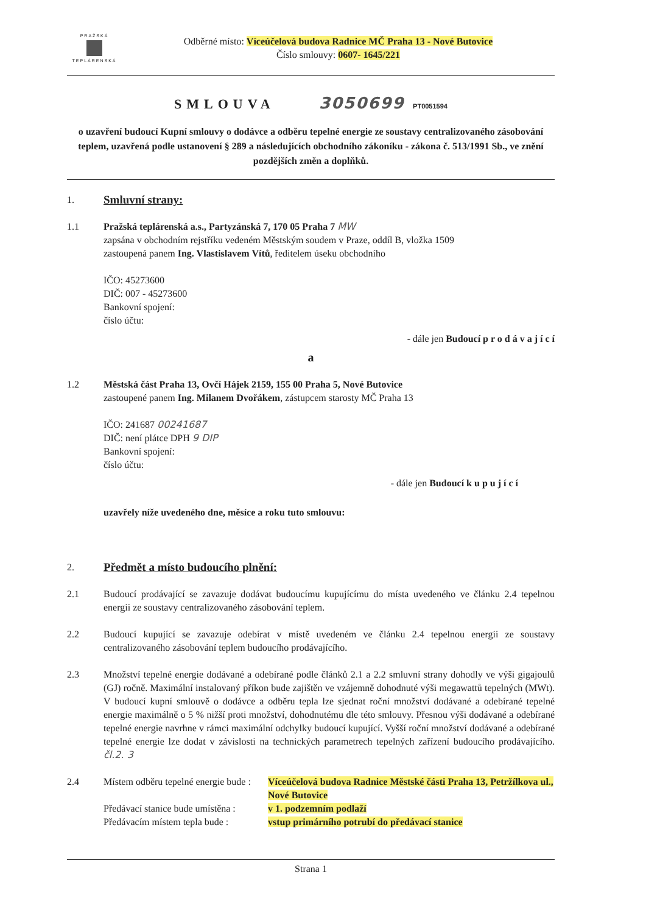PRAŽSKÁ
TEPLÁRENSKÁ
Odběrné místo: Víceúčelová budova Radnice MČ Praha 13 - Nové Butovice
Číslo smlouvy: 0607- 1645/221
SMLOUVA 3050699 PT0051594
o uzavření budoucí Kupní smlouvy o dodávce a odběru tepelné energie ze soustavy centralizovaného zásobování teplem, uzavřená podle ustanovení § 289 a následujících obchodního zákoníku - zákona č. 513/1991 Sb., ve znění pozdějších změn a doplňků.
1.
Smluvní strany:
1.1 Pražská teplárenská a.s., Partyzánská 7, 170 05 Praha 7 MW
zapsána v obchodním rejstříku vedeném Městským soudem v Praze, oddíl B, vložka 1509
zastoupená panem Ing. Vlastislavem Vítů, ředitelem úseku obchodního
IČO: 45273600
DIČ: 007 - 45273600
Bankovní spojení:
číslo účtu:
- dále jen Budoucí p r o d á v a j í c í
a
1.2 Městská část Praha 13, Ovčí Hájek 2159, 155 00 Praha 5, Nové Butovice
zastoupené panem Ing. Milanem Dvořákem, zástupcem starosty MČ Praha 13
IČO: 241687 00241687
DIČ: není plátce DPH 9 DIP
Bankovní spojení:
číslo účtu:
- dále jen Budoucí k u p u j í c í
uzavřely níže uvedeného dne, měsíce a roku tuto smlouvu:
2.
Předmět a místo budoucího plnění:
2.1 Budoucí prodávající se zavazuje dodávat budoucímu kupujícímu do místa uvedeného ve článku 2.4 tepelnou energii ze soustavy centralizovaného zásobování teplem.
2.2 Budoucí kupující se zavazuje odebírat v místě uvedeném ve článku 2.4 tepelnou energii ze soustavy centralizovaného zásobování teplem budoucího prodávajícího.
2.3 Množství tepelné energie dodávané a odebírané podle článků 2.1 a 2.2 smluvní strany dohodly ve výši gigajoulů (GJ) ročně. Maximální instalovaný příkon bude zajištěn ve vzájemně dohodnuté výši megawattů tepelných (MWt). V budoucí kupní smlouvě o dodávce a odběru tepla lze sjednat roční množství dodávané a odebírané tepelné energie maximálně o 5 % nižší proti množství, dohodnutému dle této smlouvy. Přesnou výši dodávané a odebírané tepelné energie navrhne v rámci maximální odchylky budoucí kupující. Vyšší roční množství dodávané a odebírané tepelné energie lze dodat v závislosti na technických parametrech tepelných zařízení budoucího prodávajícího. čl.2. 3
2.4 Místem odběru tepelné energie bude :
Víceúčelová budova Radnice Městské části Praha 13, Petržílkova ul., Nové Butovice
Předávací stanice bude umístěna :
v 1. podzemním podlaží
Předávacím místem tepla bude :
vstup primárního potrubí do předávací stanice
Strana 1